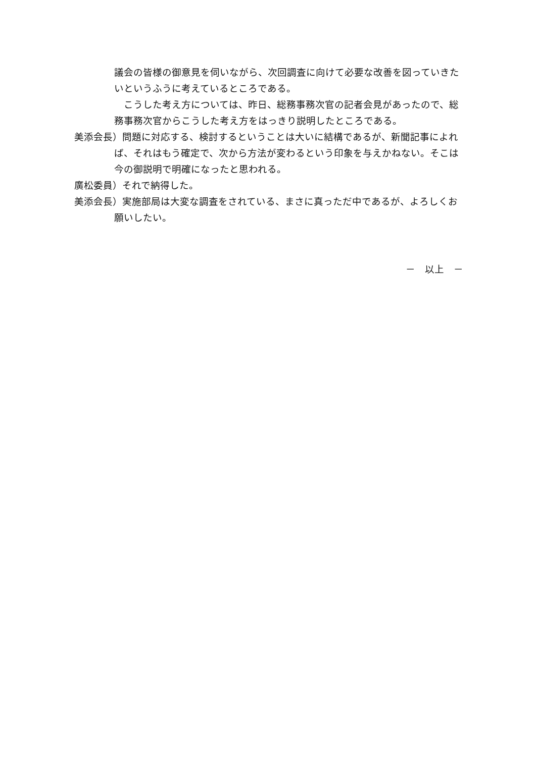議会の皆様の御意見を伺いながら、次回調査に向けて必要な改善を図っていきたいというふうに考えているところである。
　こうした考え方については、昨日、総務事務次官の記者会見があったので、総務事務次官からこうした考え方をはっきり説明したところである。
美添会長）問題に対応する、検討するということは大いに結構であるが、新聞記事によれば、それはもう確定で、次から方法が変わるという印象を与えかねない。そこは今の御説明で明確になったと思われる。
廣松委員）それで納得した。
美添会長）実施部局は大変な調査をされている、まさに真っただ中であるが、よろしくお願いしたい。
－　以上　－